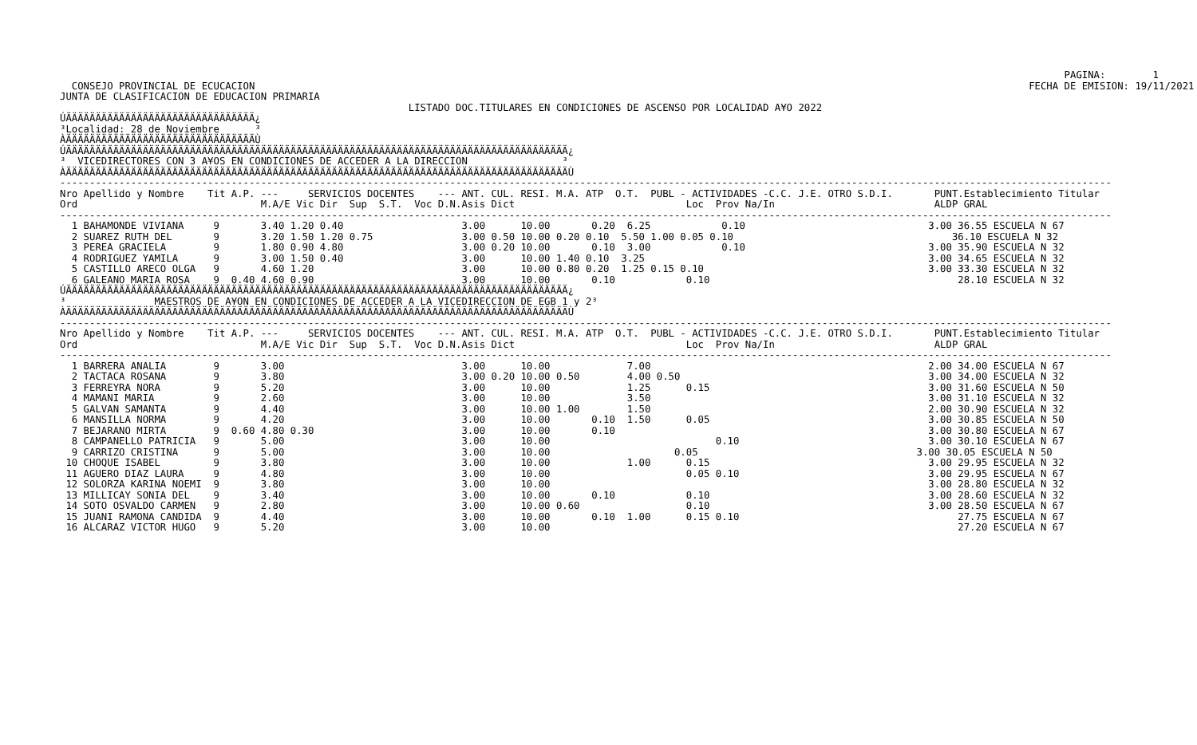PAGINA:        1
  CONSEJO PROVINCIAL DE ECUCACION                                                                                                                                   FECHA DE EMISION: 19/11/2021
JUNTA DE CLASIFICACION DE EDUCACION PRIMARIA
                                                           LISTADO DOC.TITULARES EN CONDICIONES DE ASCENSO POR LOCALIDAD A¥O 2022
ÚÄÄÄÄÄÄÄÄÄÄÄÄÄÄÄÄÄÄÄÄÄÄÄÄÄÄÄÄÄÄÄÄ¿
³Localidad: 28 de Noviembre      ³
ÀÄÄÄÄÄÄÄÄÄÄÄÄÄÄÄÄÄÄÄÄÄÄÄÄÄÄÄÄÄÄÄÄÙ
ÚÄÄÄÄÄÄÄÄÄÄÄÄÄÄÄÄÄÄÄÄÄÄÄÄÄÄÄÄÄÄÄÄÄÄÄÄÄÄÄÄÄÄÄÄÄÄÄÄÄÄÄÄÄÄÄÄÄÄÄÄÄÄÄÄÄÄÄÄÄÄÄÄÄÄÄÄÄÄÄÄÄÄÄÄÄ¿
³  VICEDIRECTORES CON 3 A¥OS EN CONDICIONES DE ACCEDER A LA DIRECCION                ³
ÀÄÄÄÄÄÄÄÄÄÄÄÄÄÄÄÄÄÄÄÄÄÄÄÄÄÄÄÄÄÄÄÄÄÄÄÄÄÄÄÄÄÄÄÄÄÄÄÄÄÄÄÄÄÄÄÄÄÄÄÄÄÄÄÄÄÄÄÄÄÄÄÄÄÄÄÄÄÄÄÄÄÄÄÄÄÙ
----------------------------------------------------------------------------------------------------------------------------------------------------------------------------------
Nro Apellido y Nombre    Tit A.P. ---     SERVICIOS DOCENTES    --- ANT. CUL. RESI. M.A. ATP  O.T.  PUBL - ACTIVIDADES -C.C. J.E. OTRO S.D.I.       PUNT.Establecimiento Titular
Ord                               M.A/E Vic Dir  Sup  S.T.  Voc D.N.Asis Dict                             Loc  Prov Na/In                           ALDP GRAL
----------------------------------------------------------------------------------------------------------------------------------------------------------------------------------
  1 BAHAMONDE VIVIANA     9       3.40 1.20 0.40                    3.00      10.00       0.20  6.25            0.10                               3.00 36.55 ESCUELA N 67
  2 SUAREZ RUTH DEL       9       3.20 1.50 1.20 0.75               3.00 0.50 10.00 0.20 0.10  5.50 1.00 0.05 0.10                                     36.10 ESCUELA N 32
  3 PEREA GRACIELA        9       1.80 0.90 4.80                    3.00 0.20 10.00       0.10  3.00            0.10                               3.00 35.90 ESCUELA N 32
  4 RODRIGUEZ YAMILA      9       3.00 1.50 0.40                    3.00      10.00 1.40 0.10  3.25                                                3.00 34.65 ESCUELA N 32
  5 CASTILLO ARECO OLGA   9       4.60 1.20                         3.00      10.00 0.80 0.20  1.25 0.15 0.10                                      3.00 33.30 ESCUELA N 32
  6 GALEANO MARIA ROSA    9  0.40 4.60 0.90                         3.00      10.00       0.10            0.10                                          28.10 ESCUELA N 32
ÚÄÄÄÄÄÄÄÄÄÄÄÄÄÄÄÄÄÄÄÄÄÄÄÄÄÄÄÄÄÄÄÄÄÄÄÄÄÄÄÄÄÄÄÄÄÄÄÄÄÄÄÄÄÄÄÄÄÄÄÄÄÄÄÄÄÄÄÄÄÄÄÄÄÄÄÄÄÄÄÄÄÄÄÄÄ¿
³               MAESTROS DE A¥ON EN CONDICIONES DE ACCEDER A LA VICEDIRECCION DE EGB 1 y 2³
ÀÄÄÄÄÄÄÄÄÄÄÄÄÄÄÄÄÄÄÄÄÄÄÄÄÄÄÄÄÄÄÄÄÄÄÄÄÄÄÄÄÄÄÄÄÄÄÄÄÄÄÄÄÄÄÄÄÄÄÄÄÄÄÄÄÄÄÄÄÄÄÄÄÄÄÄÄÄÄÄÄÄÄÄÄÄÙ
----------------------------------------------------------------------------------------------------------------------------------------------------------------------------------
Nro Apellido y Nombre    Tit A.P. ---     SERVICIOS DOCENTES    --- ANT. CUL. RESI. M.A. ATP  O.T.  PUBL - ACTIVIDADES -C.C. J.E. OTRO S.D.I.       PUNT.Establecimiento Titular
Ord                               M.A/E Vic Dir  Sup  S.T.  Voc D.N.Asis Dict                             Loc  Prov Na/In                           ALDP GRAL
----------------------------------------------------------------------------------------------------------------------------------------------------------------------------------
  1 BARRERA ANALIA        9       3.00                              3.00      10.00             7.00                                               2.00 34.00 ESCUELA N 67
  2 TACTACA ROSANA        9       3.80                              3.00 0.20 10.00 0.50        4.00 0.50                                          3.00 34.00 ESCUELA N 32
  3 FERREYRA NORA         9       5.20                              3.00      10.00             1.25      0.15                                     3.00 31.60 ESCUELA N 50
  4 MAMANI MARIA          9       2.60                              3.00      10.00             3.50                                               3.00 31.10 ESCUELA N 32
  5 GALVAN SAMANTA        9       4.40                              3.00      10.00 1.00        1.50                                               2.00 30.90 ESCUELA N 32
  6 MANSILLA NORMA        9       4.20                              3.00      10.00       0.10  1.50      0.05                                     3.00 30.85 ESCUELA N 50
  7 BEJARANO MIRTA        9  0.60 4.80 0.30                         3.00      10.00       0.10                                                     3.00 30.80 ESCUELA N 67
  8 CAMPANELLO PATRICIA   9       5.00                              3.00      10.00                            0.10                                3.00 30.10 ESCUELA N 67
  9 CARRIZO CRISTINA      9       5.00                              3.00      10.00                     0.05                                     3.00 30.05 ESCUELA N 50
 10 CHOQUE ISABEL         9       3.80                              3.00      10.00             1.00      0.15                                     3.00 29.95 ESCUELA N 32
 11 AGUERO DIAZ LAURA     9       4.80                              3.00      10.00                       0.05 0.10                                3.00 29.95 ESCUELA N 67
 12 SOLORZA KARINA NOEMI  9       3.80                              3.00      10.00                                                                3.00 28.80 ESCUELA N 32
 13 MILLICAY SONIA DEL    9       3.40                              3.00      10.00       0.10            0.10                                     3.00 28.60 ESCUELA N 32
 14 SOTO OSVALDO CARMEN   9       2.80                              3.00      10.00 0.60                  0.10                                     3.00 28.50 ESCUELA N 67
 15 JUANI RAMONA CANDIDA  9       4.40                              3.00      10.00       0.10  1.00      0.15 0.10                                     27.75 ESCUELA N 67
 16 ALCARAZ VICTOR HUGO   9       5.20                              3.00      10.00                                                                     27.20 ESCUELA N 67